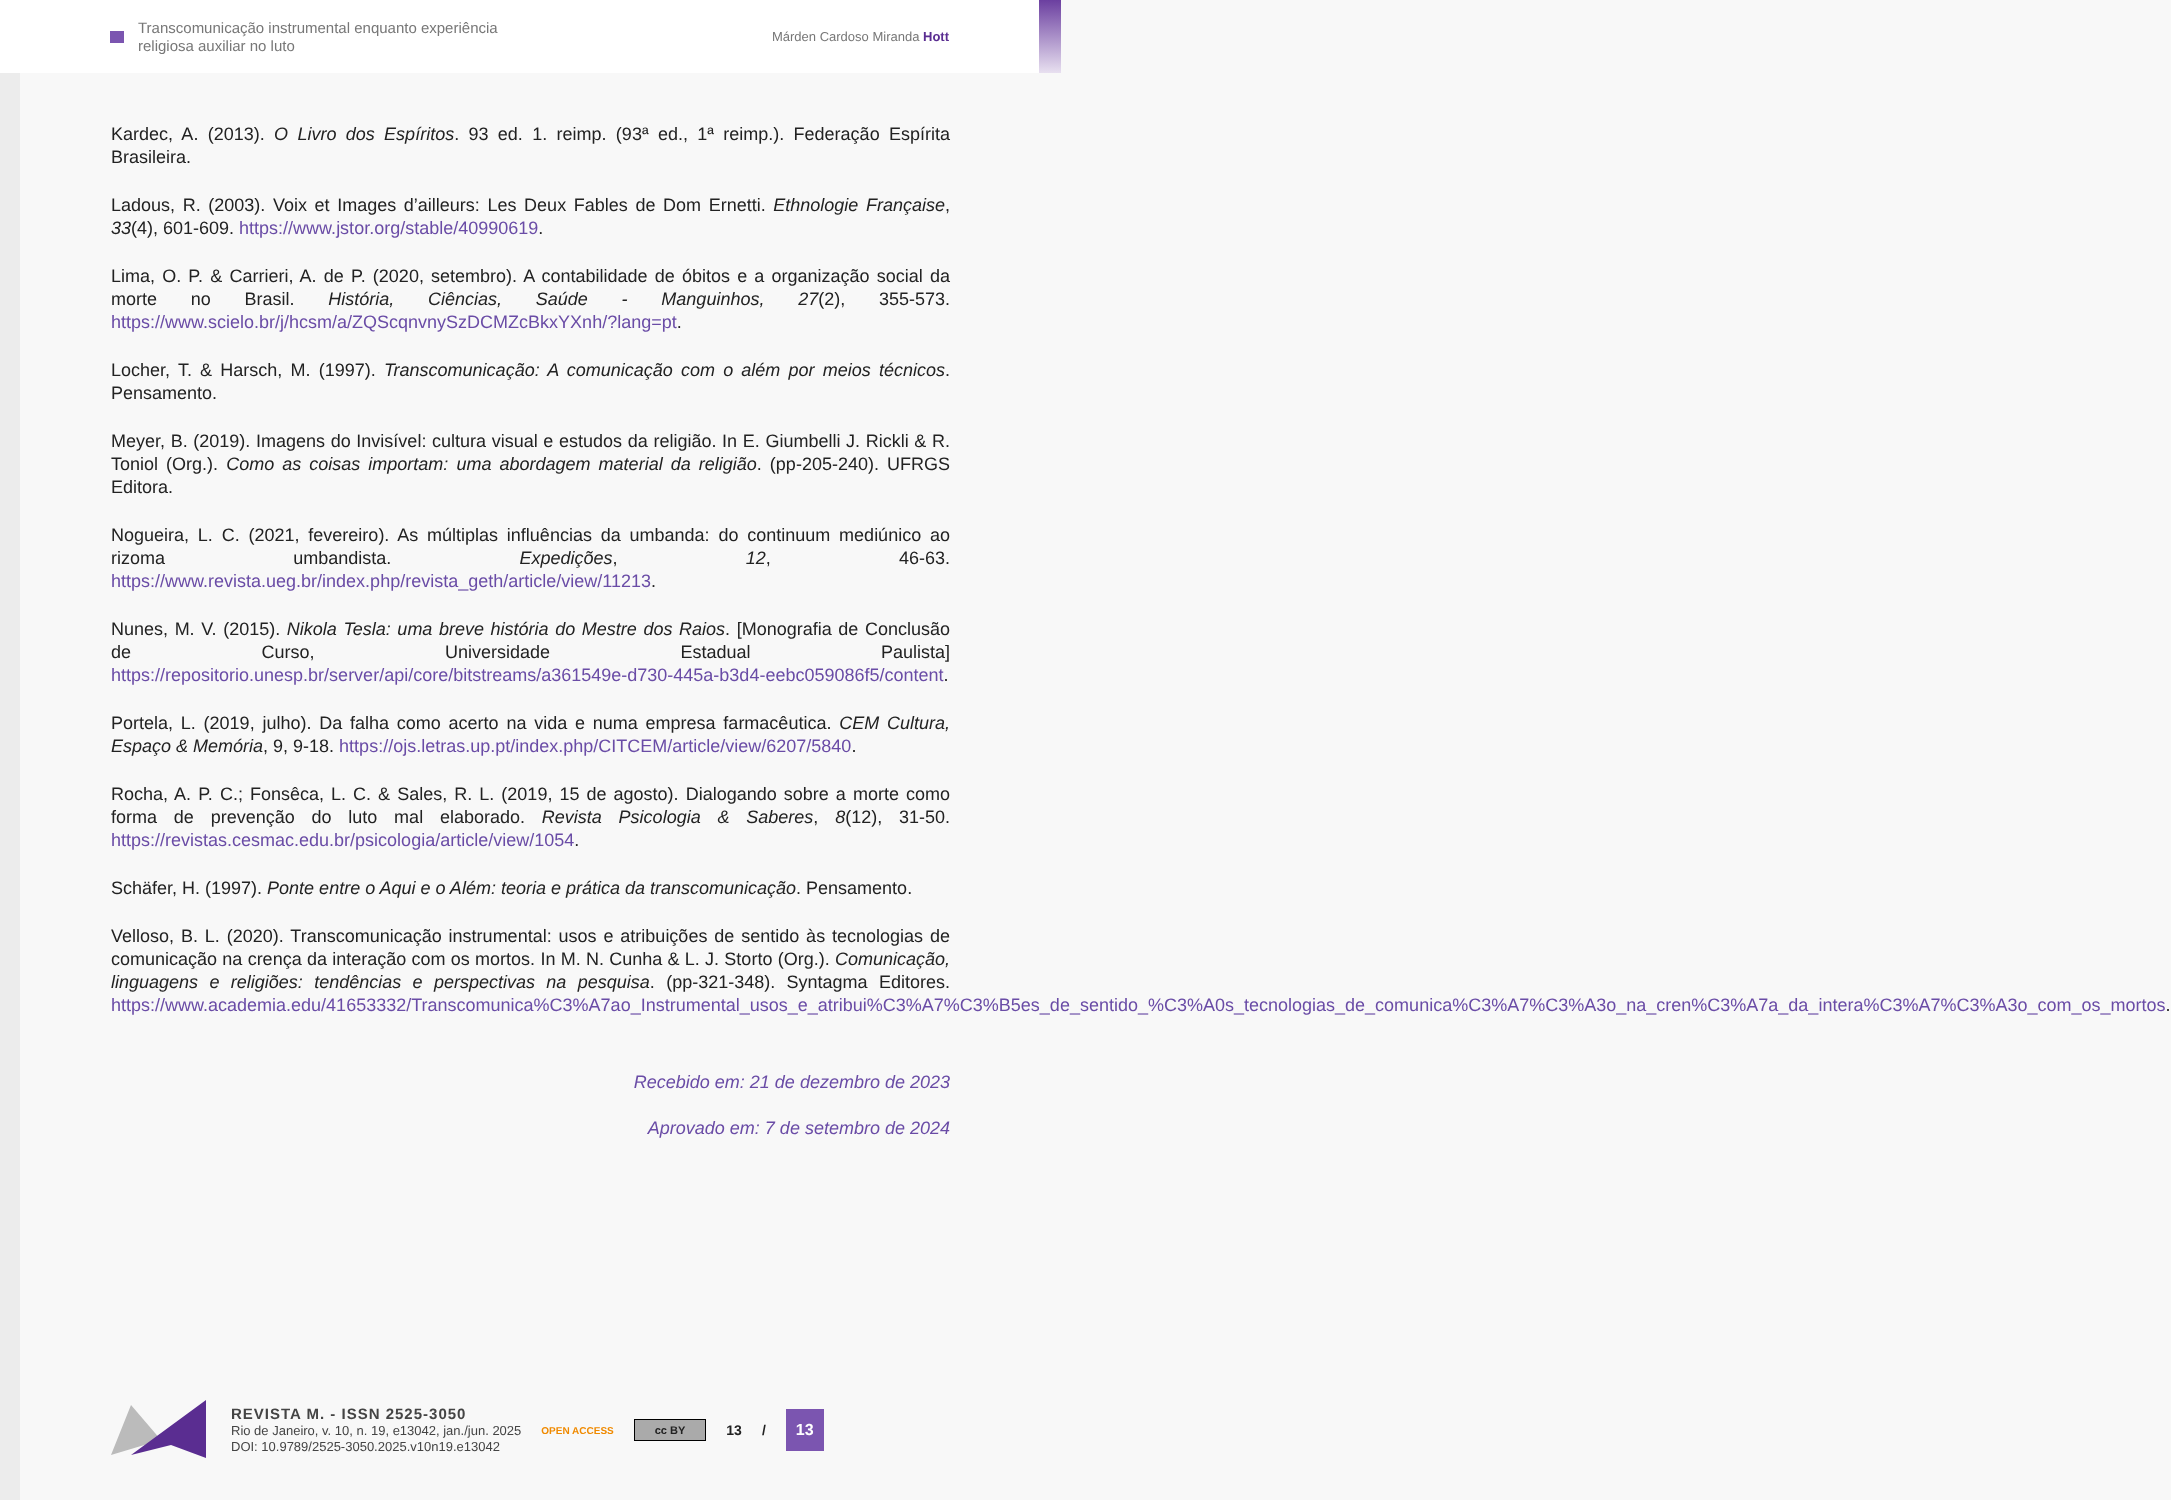Transcomunicação instrumental enquanto experiência
religiosa auxiliar no luto
Márden Cardoso Miranda Hott
Kardec, A. (2013). O Livro dos Espíritos. 93 ed. 1. reimp. (93ª ed., 1ª reimp.). Federação Espírita Brasileira.
Ladous, R. (2003). Voix et Images d’ailleurs: Les Deux Fables de Dom Ernetti. Ethnologie Française, 33(4), 601-609. https://www.jstor.org/stable/40990619.
Lima, O. P. & Carrieri, A. de P. (2020, setembro). A contabilidade de óbitos e a organização social da morte no Brasil. História, Ciências, Saúde - Manguinhos, 27(2), 355-573. https://www.scielo.br/j/hcsm/a/ZQScqnvnySzDCMZcBkxYXnh/?lang=pt.
Locher, T. & Harsch, M. (1997). Transcomunicação: A comunicação com o além por meios técnicos. Pensamento.
Meyer, B. (2019). Imagens do Invisível: cultura visual e estudos da religião. In E. Giumbelli J. Rickli & R. Toniol (Org.). Como as coisas importam: uma abordagem material da religião. (pp-205-240). UFRGS Editora.
Nogueira, L. C. (2021, fevereiro). As múltiplas influências da umbanda: do continuum mediúnico ao rizoma umbandista. Expedições, 12, 46-63. https://www.revista.ueg.br/index.php/revista_geth/article/view/11213.
Nunes, M. V. (2015). Nikola Tesla: uma breve história do Mestre dos Raios. [Monografia de Conclusão de Curso, Universidade Estadual Paulista] https://repositorio.unesp.br/server/api/core/bitstreams/a361549e-d730-445a-b3d4-eebc059086f5/content.
Portela, L. (2019, julho). Da falha como acerto na vida e numa empresa farmacêutica. CEM Cultura, Espaço & Memória, 9, 9-18. https://ojs.letras.up.pt/index.php/CITCEM/article/view/6207/5840.
Rocha, A. P. C.; Fonsêca, L. C. & Sales, R. L. (2019, 15 de agosto). Dialogando sobre a morte como forma de prevenção do luto mal elaborado. Revista Psicologia & Saberes, 8(12), 31-50. https://revistas.cesmac.edu.br/psicologia/article/view/1054.
Schäfer, H. (1997). Ponte entre o Aqui e o Além: teoria e prática da transcomunicação. Pensamento.
Velloso, B. L. (2020). Transcomunicação instrumental: usos e atribuições de sentido às tecnologias de comunicação na crença da interação com os mortos. In M. N. Cunha & L. J. Storto (Org.). Comunicação, linguagens e religiões: tendências e perspectivas na pesquisa. (pp-321-348). Syntagma Editores. https://www.academia.edu/41653332/Transcomunica%C3%A7ao_Instrumental_usos_e_atribui%C3%A7%C3%B5es_de_sentido_%C3%A0s_tecnologias_de_comunica%C3%A7%C3%A3o_na_cren%C3%A7a_da_intera%C3%A7%C3%A3o_com_os_mortos.
Recebido em: 21 de dezembro de 2023
Aprovado em: 7 de setembro de 2024
REVISTA M. - ISSN 2525-3050
Rio de Janeiro, v. 10, n. 19, e13042, jan./jun. 2025
DOI: 10.9789/2525-3050.2025.v10n19.e13042
OPEN ACCESS
cc BY
13 / 13